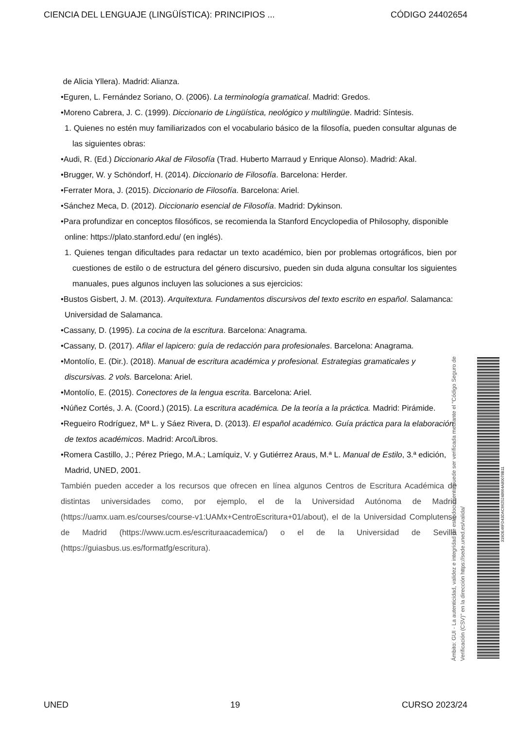CIENCIA DEL LENGUAJE (LINGÜÍSTICA): PRINCIPIOS ... CÓDIGO 24402654
de Alicia Yllera). Madrid: Alianza.
•Eguren, L. Fernández Soriano, O. (2006). La terminología gramatical. Madrid: Gredos.
•Moreno Cabrera, J. C. (1999). Diccionario de Lingüística, neológico y multilingüe. Madrid: Síntesis.
1. Quienes no estén muy familiarizados con el vocabulario básico de la filosofía, pueden consultar algunas de las siguientes obras:
•Audi, R. (Ed.) Diccionario Akal de Filosofía (Trad. Huberto Marraud y Enrique Alonso). Madrid: Akal.
•Brugger, W. y Schöndorf, H. (2014). Diccionario de Filosofía. Barcelona: Herder.
•Ferrater Mora, J. (2015). Diccionario de Filosofía. Barcelona: Ariel.
•Sánchez Meca, D. (2012). Diccionario esencial de Filosofía. Madrid: Dykinson.
•Para profundizar en conceptos filosóficos, se recomienda la Stanford Encyclopedia of Philosophy, disponible online: https://plato.stanford.edu/ (en inglés).
1. Quienes tengan dificultades para redactar un texto académico, bien por problemas ortográficos, bien por cuestiones de estilo o de estructura del género discursivo, pueden sin duda alguna consultar los siguientes manuales, pues algunos incluyen las soluciones a sus ejercicios:
•Bustos Gisbert, J. M. (2013). Arquitextura. Fundamentos discursivos del texto escrito en español. Salamanca: Universidad de Salamanca.
•Cassany, D. (1995). La cocina de la escritura. Barcelona: Anagrama.
•Cassany, D. (2017). Afilar el lapicero: guía de redacción para profesionales. Barcelona: Anagrama.
•Montolío, E. (Dir.). (2018). Manual de escritura académica y profesional. Estrategias gramaticales y discursivas. 2 vols. Barcelona: Ariel.
•Montolío, E. (2015). Conectores de la lengua escrita. Barcelona: Ariel.
•Núñez Cortés, J. A. (Coord.) (2015). La escritura académica. De la teoría a la práctica. Madrid: Pirámide.
•Regueiro Rodríguez, Mª L. y Sáez Rivera, D. (2013). El español académico. Guía práctica para la elaboración de textos académicos. Madrid: Arco/Libros.
•Romera Castillo, J.; Pérez Priego, M.A.; Lamíquiz, V. y Gutiérrez Araus, M.ª L. Manual de Estilo, 3.ª edición, Madrid, UNED, 2001.
También pueden acceder a los recursos que ofrecen en línea algunos Centros de Escritura Académica de distintas universidades como, por ejemplo, el de la Universidad Autónoma de Madrid (https://uamx.uam.es/courses/course-v1:UAMx+CentroEscritura+01/about), el de la Universidad Complutense de Madrid (https://www.ucm.es/escrituraacademica/) o el de la Universidad de Sevilla (https://guiasbus.us.es/formatfg/escritura).
Ámbito: GUI - La autenticidad, validez e integridad de este documento puede ser verificada mediante el "Código Seguro de Verificación (CSV)" en la dirección https://sede.uned.es/valida/
319DE46FD43DAC6625248664A80078B11
UNED 19 CURSO 2023/24